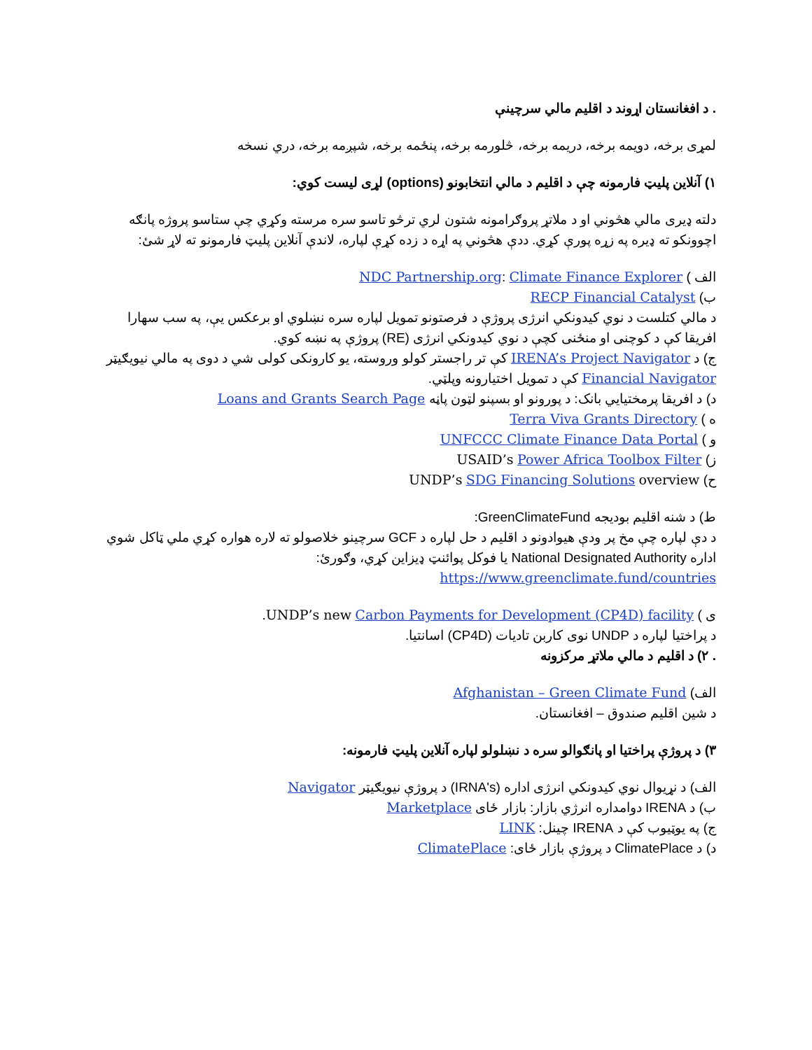. د افغانستان اړوند د اقليم مالي سرچينې
لمړی برخه، دويمه برخه، دريمه برخه، څلورمه برخه، پنځمه برخه، شپږمه برخه، دري نسخه
۱) آنلاين پليټ فارمونه چې د اقليم د مالي انتخابونو (options) لړی ليست کوي:
دلته ډيری مالي هڅوني او د ملاتړ پروګرامونه شتون لري ترڅو تاسو سره مرسته وکړي چې ستاسو پروژه پانګه اچوونکو ته ډيره په زړه پورې کړي. ددې هڅوني په اړه د زده کړې لپاره، لاندې آنلاين پليټ فارمونو ته لاړ شئ:
الف ) NDC Partnership.org: Climate Finance Explorer
ب) RECP Financial Catalyst
د مالي کتلست د نوي کيدونکي انرژی پروژې د فرصتونو تمويل لپاره سره نښلوي او برعکس يې، په سب سهارا افريقا کې د کوچنی او منځنی کچې د نوي کيدونکي انرژی (RE) پروژې په نښه کوي.
ج) د IRENA’s Project Navigator کې تر راجستر کولو وروسته، يو کارونکی کولی شي د دوی په مالي نيويګيټر Financial Navigator کې د تمويل اختيارونه وپلټي.
د) د افريقا پرمختيايي بانک: د پورونو او بسپنو لټون پاڼه Loans and Grants Search Page
ه ) Terra Viva Grants Directory
و ) UNFCCC Climate Finance Data Portal
ز) USAID’s Power Africa Toolbox Filter
ح) UNDP’s SDG Financing Solutions overview
ط) د شنه اقليم بوديجه GreenClimateFund:
د دې لپاره چې مخ پر ودې هيوادونو د اقليم د حل لپاره د GCF سرچينو خلاصولو ته لاره هواره کړي ملي ټاکل شوي اداره National Designated Authority يا فوکل پوائنټ ډيزاين کړي، وګورئ: https://www.greenclimate.fund/countries
ی ) UNDP’s new Carbon Payments for Development (CP4D) facility.
د پراختيا لپاره د UNDP نوی کاربن تاديات (CP4D) اسانتيا.
. ۲) د اقليم د مالي ملاتړ مرکزونه
الف) Afghanistan – Green Climate Fund
د شين اقليم صندوق – افغانستان.
۳) د پروژې پراختيا او پانګوالو سره د نښلولو لپاره آنلاين پليټ فارمونه:
الف) د نړيوال نوي کيدونکي انرژی اداره (IRNA's) د پروژې نيويګيټر Navigator
ب) د IRENA دوامداره انرژي بازار: بازار ځای Marketplace
ج) په يوټيوب کې د IRENA چينل: LINK
د) د ClimatePlace د پروژې بازار ځای: ClimatePlace